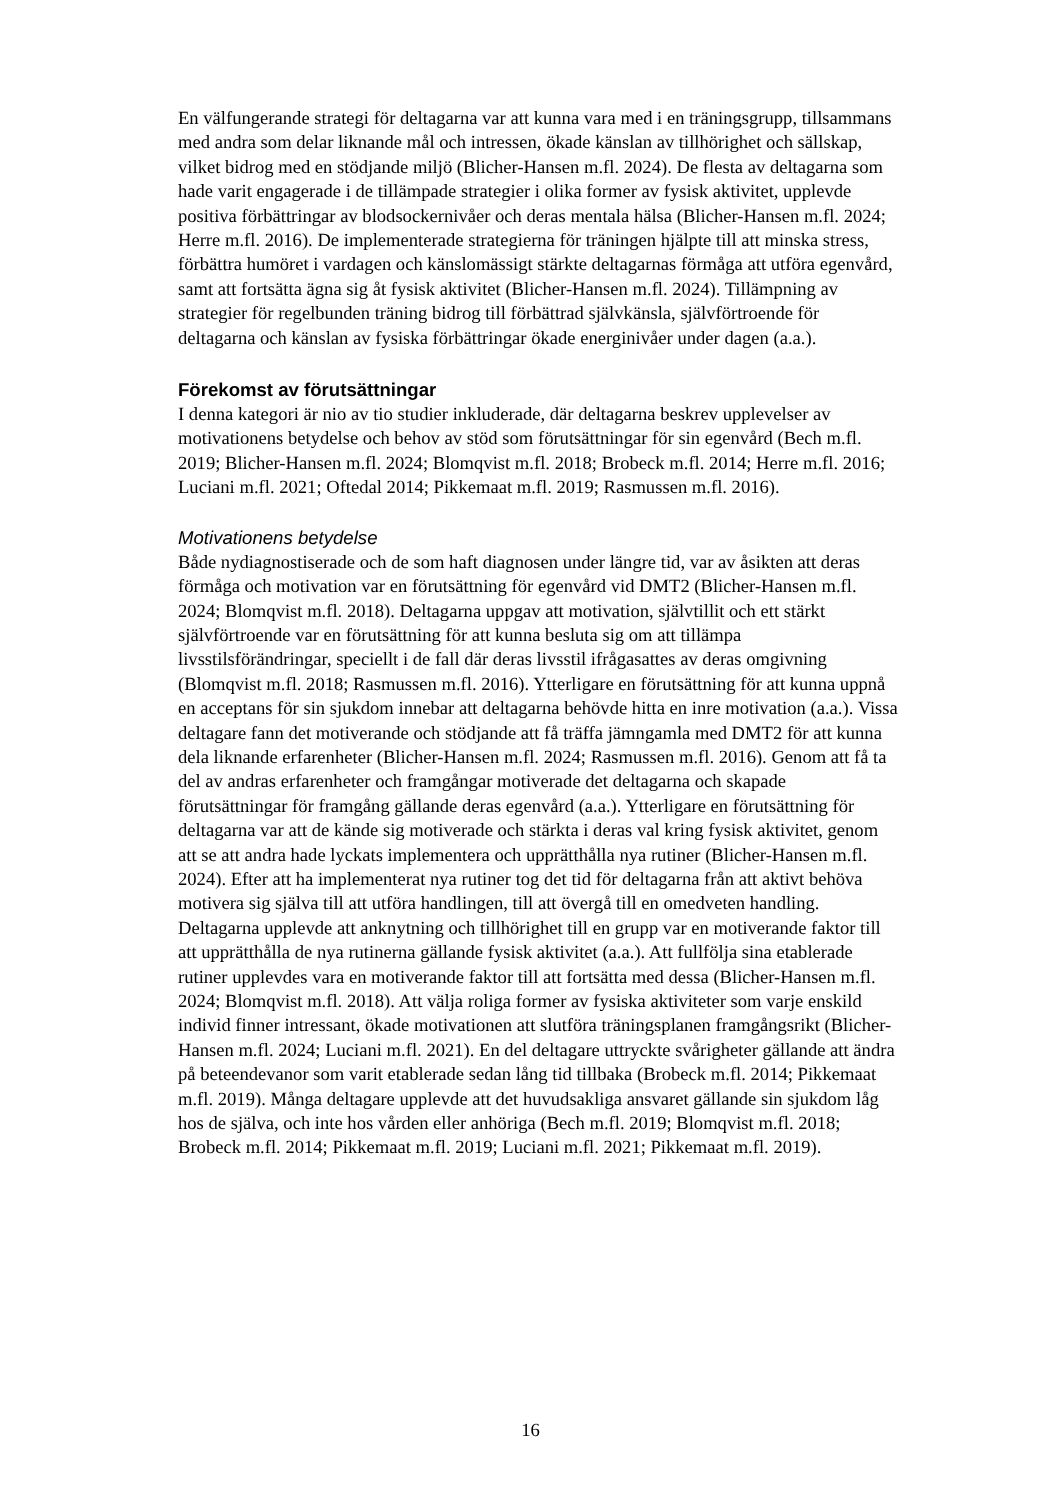En välfungerande strategi för deltagarna var att kunna vara med i en träningsgrupp, tillsammans med andra som delar liknande mål och intressen, ökade känslan av tillhörighet och sällskap, vilket bidrog med en stödjande miljö (Blicher-Hansen m.fl. 2024). De flesta av deltagarna som hade varit engagerade i de tillämpade strategier i olika former av fysisk aktivitet, upplevde positiva förbättringar av blodsockernivåer och deras mentala hälsa (Blicher-Hansen m.fl. 2024; Herre m.fl. 2016). De implementerade strategierna för träningen hjälpte till att minska stress, förbättra humöret i vardagen och känslomässigt stärkte deltagarnas förmåga att utföra egenvård, samt att fortsätta ägna sig åt fysisk aktivitet (Blicher-Hansen m.fl. 2024). Tillämpning av strategier för regelbunden träning bidrog till förbättrad självkänsla, självförtroende för deltagarna och känslan av fysiska förbättringar ökade energinivåer under dagen (a.a.).
Förekomst av förutsättningar
I denna kategori är nio av tio studier inkluderade, där deltagarna beskrev upplevelser av motivationens betydelse och behov av stöd som förutsättningar för sin egenvård (Bech m.fl. 2019; Blicher-Hansen m.fl. 2024; Blomqvist m.fl. 2018; Brobeck m.fl. 2014; Herre m.fl. 2016; Luciani m.fl. 2021; Oftedal 2014; Pikkemaat m.fl. 2019; Rasmussen m.fl. 2016).
Motivationens betydelse
Både nydiagnostiserade och de som haft diagnosen under längre tid, var av åsikten att deras förmåga och motivation var en förutsättning för egenvård vid DMT2 (Blicher-Hansen m.fl. 2024; Blomqvist m.fl. 2018). Deltagarna uppgav att motivation, självtillit och ett stärkt självförtroende var en förutsättning för att kunna besluta sig om att tillämpa livsstilsförändringar, speciellt i de fall där deras livsstil ifrågasattes av deras omgivning (Blomqvist m.fl. 2018; Rasmussen m.fl. 2016). Ytterligare en förutsättning för att kunna uppnå en acceptans för sin sjukdom innebar att deltagarna behövde hitta en inre motivation (a.a.). Vissa deltagare fann det motiverande och stödjande att få träffa jämngamla med DMT2 för att kunna dela liknande erfarenheter (Blicher-Hansen m.fl. 2024; Rasmussen m.fl. 2016). Genom att få ta del av andras erfarenheter och framgångar motiverade det deltagarna och skapade förutsättningar för framgång gällande deras egenvård (a.a.). Ytterligare en förutsättning för deltagarna var att de kände sig motiverade och stärkta i deras val kring fysisk aktivitet, genom att se att andra hade lyckats implementera och upprätthålla nya rutiner (Blicher-Hansen m.fl. 2024). Efter att ha implementerat nya rutiner tog det tid för deltagarna från att aktivt behöva motivera sig själva till att utföra handlingen, till att övergå till en omedveten handling. Deltagarna upplevde att anknytning och tillhörighet till en grupp var en motiverande faktor till att upprätthålla de nya rutinerna gällande fysisk aktivitet (a.a.). Att fullfölja sina etablerade rutiner upplevdes vara en motiverande faktor till att fortsätta med dessa (Blicher-Hansen m.fl. 2024; Blomqvist m.fl. 2018). Att välja roliga former av fysiska aktiviteter som varje enskild individ finner intressant, ökade motivationen att slutföra träningsplanen framgångsrikt (Blicher-Hansen m.fl. 2024; Luciani m.fl. 2021). En del deltagare uttryckte svårigheter gällande att ändra på beteendevanor som varit etablerade sedan lång tid tillbaka (Brobeck m.fl. 2014; Pikkemaat m.fl. 2019). Många deltagare upplevde att det huvudsakliga ansvaret gällande sin sjukdom låg hos de själva, och inte hos vården eller anhöriga (Bech m.fl. 2019; Blomqvist m.fl. 2018; Brobeck m.fl. 2014; Pikkemaat m.fl. 2019; Luciani m.fl. 2021; Pikkemaat m.fl. 2019).
16